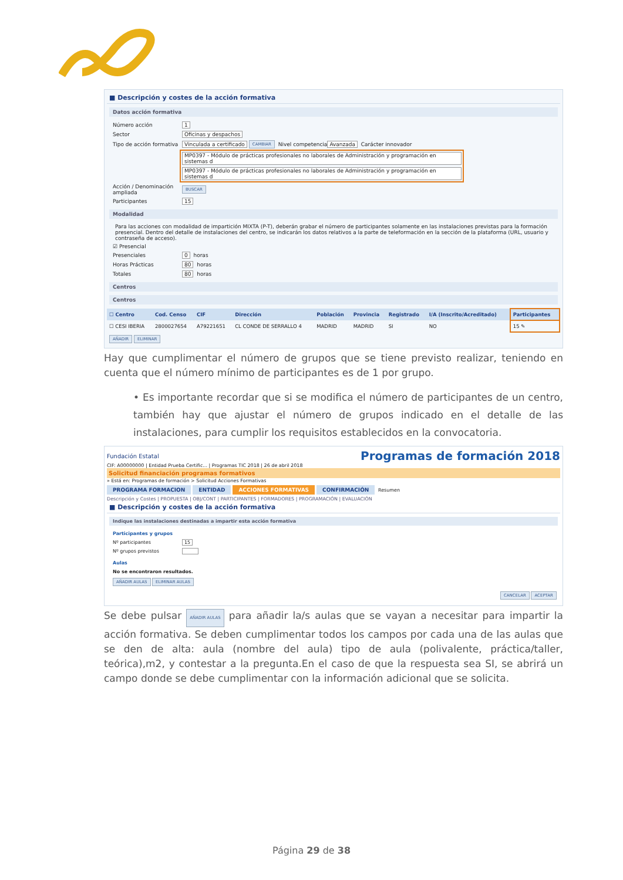■ Descripción y costes de la acción formativa
Datos acción formativa
Número acción 1
Sector Oficinas y despachos
Tipo de acción formativa Vinculada a certificado CAMBIAR Nivel competencia Avanzada Carácter innovador
MP0397 - Módulo de prácticas profesionales no laborales de Administración y programación en sistemas d
MP0397 - Módulo de prácticas profesionales no laborales de Administración y programación en sistemas d
Acción / Denominación ampliada BUSCAR
Participantes 15
Modalidad
Para las acciones con modalidad de impartición MIXTA (P-T), deberán grabar el número de participantes solamente en las instalaciones previstas para la formación presencial. Dentro del detalle de instalaciones del centro, se indicarán los datos relativos a la parte de teleformación en la sección de la plataforma (URL, usuario y contraseña de acceso).
☑ Presencial
Presenciales 0 horas
Horas Prácticas 80 horas
Totales 80 horas
Centros
Centros
| ☐ Centro | Cod. Censo | CIF | Dirección | Población | Provincia | Registrado | I/A (Inscrito/Acreditado) | Participantes |
| --- | --- | --- | --- | --- | --- | --- | --- | --- |
| ☐ CESI IBERIA | 2800027654 | A79221651 | CL CONDE DE SERRALLO 4 | MADRID | MADRID | SI | NO | 15 ✎ |
AÑADIR ELIMINAR
Hay que cumplimentar el número de grupos que se tiene previsto realizar, teniendo en cuenta que el número mínimo de participantes es de 1 por grupo.
• Es importante recordar que si se modifica el número de participantes de un centro, también hay que ajustar el número de grupos indicado en el detalle de las instalaciones, para cumplir los requisitos establecidos en la convocatoria.
Fundación Estatal Programas de formación 2018
CIF: A00000000 | Entidad Prueba Certific... | Programas TIC 2018 | 26 de abril 2018
Solicitud financiación programas formativos
» Está en: Programas de formación > Solicitud Acciones Formativas
PROGRAMA FORMACION ENTIDAD ACCIONES FORMATIVAS CONFIRMACIÓN Resumen
Descripción y Costes | PROPUESTA | OBJ/CONT | PARTICIPANTES | FORMADORES | PROGRAMACIÓN | EVALUACIÓN
■ Descripción y costes de la acción formativa
Indique las instalaciones destinadas a impartir esta acción formativa
Participantes y grupos
Nº participantes 15
Nº grupos previstos
Aulas
No se encontraron resultados.
AÑADIR AULAS ELIMINAR AULAS
CANCELAR ACEPTAR
Se debe pulsar AÑADIR AULAS para añadir la/s aulas que se vayan a necesitar para impartir la acción formativa. Se deben cumplimentar todos los campos por cada una de las aulas que se den de alta: aula (nombre del aula) tipo de aula (polivalente, práctica/taller, teórica),m2, y contestar a la pregunta.En el caso de que la respuesta sea SI, se abrirá un campo donde se debe cumplimentar con la información adicional que se solicita.
Página 29 de 38